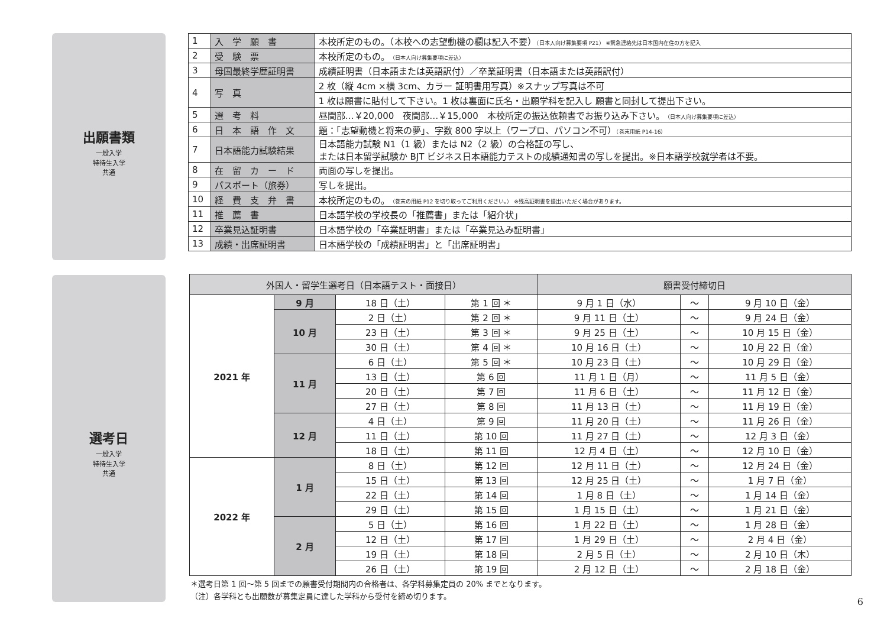出願書類
一般入学
特待生入学
共通
| 1 | 入 学 願 書 | 本校所定のもの。（本校への志望動機の欄は記入不要） （日本人向け募集要項 P21） ※緊急連絡先は日本国内在住の方を記入 |
| 2 | 受 験 票 | 本校所定のもの。 （日本人向け募集要項に差込） |
| 3 | 母国最終学歴証明書 | 成績証明書（日本語または英語訳付）／卒業証明書（日本語または英語訳付） |
| 4 | 写 真 | 2 枚（縦 4cm ×横 3cm、カラー 証明書用写真）※スナップ写真は不可 |
| | | 1 枚は願書に貼付して下さい。1 枚は裏面に氏名・出願学科を記入し 願書と同封して提出下さい。 |
| 5 | 選 考 料 | 昼間部…￥20,000 夜間部…￥15,000 本校所定の振込依頼書でお振り込み下さい。 （日本人向け募集要項に差込） |
| 6 | 日 本 語 作 文 | 題：「志望動機と将来の夢」、字数 800 字以上（ワープロ、パソコン不可） （巻末用紙 P14-16） |
| 7 | 日本語能力試験結果 | 日本語能力試験 N1（1 級）または N2（2 級）の合格証の写し、 または日本留学試験か BJT ビジネス日本語能力テストの成績通知書の写しを提出。※日本語学校就学者は不要。 |
| 8 | 在 留 カ ー ド | 両面の写しを提出。 |
| 9 | パスポート（旅券） | 写しを提出。 |
| 10 | 経 費 支 弁 書 | 本校所定のもの。 （巻末の用紙 P12 を切り取ってご利用ください。） ※残高証明書を提出いただく場合があります。 |
| 11 | 推 薦 書 | 日本語学校の学校長の「推薦書」または「紹介状」 |
| 12 | 卒業見込証明書 | 日本語学校の「卒業証明書」または「卒業見込み証明書」 |
| 13 | 成績・出席証明書 | 日本語学校の「成績証明書」と「出席証明書」 |
選考日
一般入学
特待生入学
共通
| 外国人・留学生選考日（日本語テスト・面接日） | | | | 願書受付締切日 | | |
| --- | --- | --- | --- | --- | --- | --- |
| 2021 年 | 9 月 | 18 日（土） | 第 1 回 ＊ | 9 月 1 日（水） | ～ | 9 月 10 日（金） |
| | 10 月 | 2 日（土） | 第 2 回 ＊ | 9 月 11 日（土） | ～ | 9 月 24 日（金） |
| | | 23 日（土） | 第 3 回 ＊ | 9 月 25 日（土） | ～ | 10 月 15 日（金） |
| | | 30 日（土） | 第 4 回 ＊ | 10 月 16 日（土） | ～ | 10 月 22 日（金） |
| | 11 月 | 6 日（土） | 第 5 回 ＊ | 10 月 23 日（土） | ～ | 10 月 29 日（金） |
| | | 13 日（土） | 第 6 回 | 11 月 1 日（月） | ～ | 11 月 5 日（金） |
| | | 20 日（土） | 第 7 回 | 11 月 6 日（土） | ～ | 11 月 12 日（金） |
| | | 27 日（土） | 第 8 回 | 11 月 13 日（土） | ～ | 11 月 19 日（金） |
| | 12 月 | 4 日（土） | 第 9 回 | 11 月 20 日（土） | ～ | 11 月 26 日（金） |
| | | 11 日（土） | 第 10 回 | 11 月 27 日（土） | ～ | 12 月 3 日（金） |
| | | 18 日（土） | 第 11 回 | 12 月 4 日（土） | ～ | 12 月 10 日（金） |
| 2022 年 | 1 月 | 8 日（土） | 第 12 回 | 12 月 11 日（土） | ～ | 12 月 24 日（金） |
| | | 15 日（土） | 第 13 回 | 12 月 25 日（土） | ～ | 1 月 7 日（金） |
| | | 22 日（土） | 第 14 回 | 1 月 8 日（土） | ～ | 1 月 14 日（金） |
| | | 29 日（土） | 第 15 回 | 1 月 15 日（土） | ～ | 1 月 21 日（金） |
| | 2 月 | 5 日（土） | 第 16 回 | 1 月 22 日（土） | ～ | 1 月 28 日（金） |
| | | 12 日（土） | 第 17 回 | 1 月 29 日（土） | ～ | 2 月 4 日（金） |
| | | 19 日（土） | 第 18 回 | 2 月 5 日（土） | ～ | 2 月 10 日（木） |
| | | 26 日（土） | 第 19 回 | 2 月 12 日（土） | ～ | 2 月 18 日（金） |
＊選考日第 1 回～第 5 回までの願書受付期間内の合格者は、各学科募集定員の 20% までとなります。
（注）各学科とも出願数が募集定員に達した学科から受付を締め切ります。
6